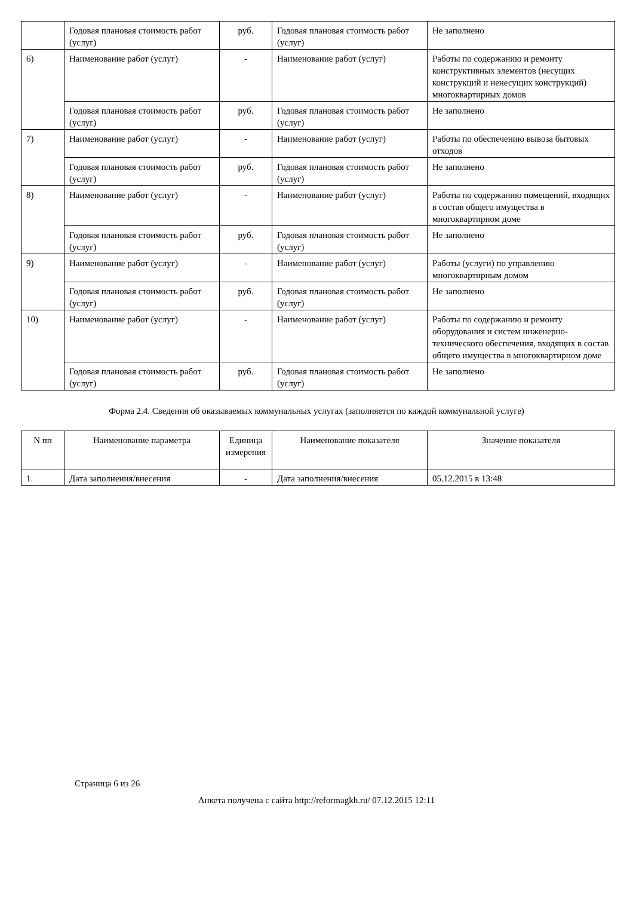| | Годовая плановая стоимость работ (услуг) | руб. | Годовая плановая стоимость работ (услуг) | Не заполнено |
| 6) | Наименование работ (услуг) | - | Наименование работ (услуг) | Работы по содержанию и ремонту конструктивных элементов (несущих конструкций и ненесущих конструкций) многоквартирных домов |
| | Годовая плановая стоимость работ (услуг) | руб. | Годовая плановая стоимость работ (услуг) | Не заполнено |
| 7) | Наименование работ (услуг) | - | Наименование работ (услуг) | Работы по обеспечению вывоза бытовых отходов |
| | Годовая плановая стоимость работ (услуг) | руб. | Годовая плановая стоимость работ (услуг) | Не заполнено |
| 8) | Наименование работ (услуг) | - | Наименование работ (услуг) | Работы по содержанию помещений, входящих в состав общего имущества в многоквартирном доме |
| | Годовая плановая стоимость работ (услуг) | руб. | Годовая плановая стоимость работ (услуг) | Не заполнено |
| 9) | Наименование работ (услуг) | - | Наименование работ (услуг) | Работы (услуги) по управлению многоквартирным домом |
| | Годовая плановая стоимость работ (услуг) | руб. | Годовая плановая стоимость работ (услуг) | Не заполнено |
| 10) | Наименование работ (услуг) | - | Наименование работ (услуг) | Работы по содержанию и ремонту оборудования и систем инженерно-технического обеспечения, входящих в состав общего имущества в многоквартирном доме |
| | Годовая плановая стоимость работ (услуг) | руб. | Годовая плановая стоимость работ (услуг) | Не заполнено |
Форма 2.4. Сведения об оказываемых коммунальных услугах (заполняется по каждой коммунальной услуге)
| N пп | Наименование параметра | Единица измерения | Наименование показателя | Значение показателя |
| --- | --- | --- | --- | --- |
| 1. | Дата заполнения/внесения | - | Дата заполнения/внесения | 05.12.2015 в 13:48 |
Страница 6 из 26
Анкета получена с сайта http://reformagkh.ru/ 07.12.2015 12:11